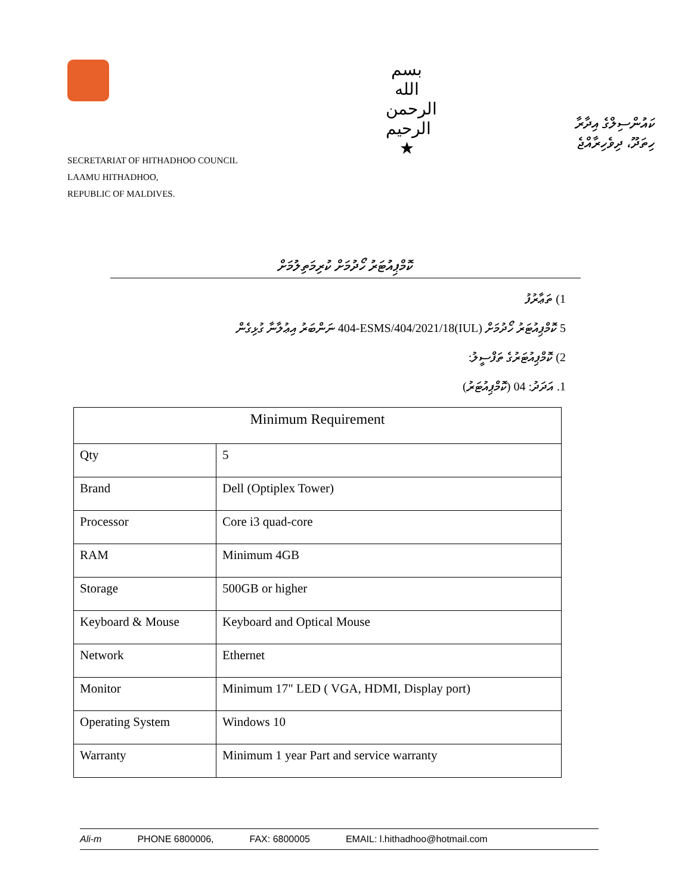SECRETARIAT OF HITHADHOO COUNCIL
LAAMU HITHADHOO,
REPUBLIC OF MALDIVES.
بسم الله الرحمن الرحيم
★
ކައުންސިލްގެ އިދާރާ
ހިތަދޫ، ދިވެހިރާއްޖެ
ކޮމްޕިއުޓަރު ހޯދުމަށް ކުރިމަތިލުމަށް
1) ތަޢާރުފު
5 ކޮމްޕިއުޓަރު ހޯދުމަށް (IUL)404-ESMS/404/2021/18 ނަންބަރު އިޢުލާނާ ގުޅިގެން
2) ކޮމްޕިއުޓަރުގެ ތަފްސީލު:
1. އަދަދު: 04 (ކޮމްޕިއުޓަރު)
| Minimum Requirement | |
| --- | --- |
| Qty | 5 |
| Brand | Dell (Optiplex Tower) |
| Processor | Core i3 quad-core |
| RAM | Minimum 4GB |
| Storage | 500GB or higher |
| Keyboard & Mouse | Keyboard and Optical Mouse |
| Network | Ethernet |
| Monitor | Minimum 17" LED ( VGA, HDMI, Display port) |
| Operating System | Windows 10 |
| Warranty | Minimum 1 year Part and service warranty |
Ali-m PHONE 6800006, FAX: 6800005 EMAIL: l.hithadhoo@hotmail.com